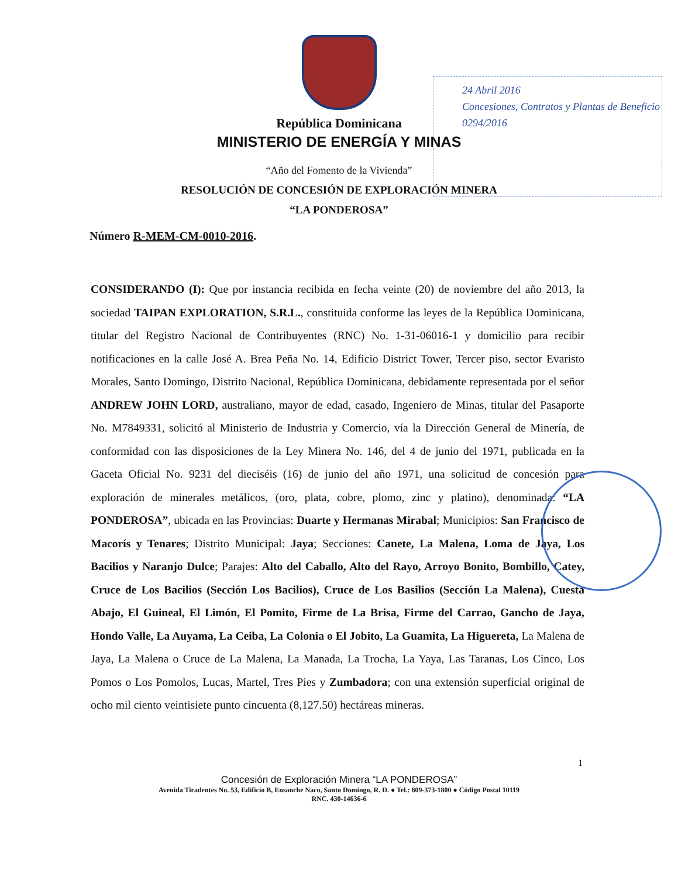República Dominicana
MINISTERIO DE ENERGÍA Y MINAS
“Año del Fomento de la Vivienda”
RESOLUCIÓN DE CONCESIÓN DE EXPLORACIÓN MINERA
“LA PONDEROSA”
24 Abril 2016
Concesiones, Contratos y Plantas de Beneficio
0294/2016
Número R-MEM-CM-0010-2016.
CONSIDERANDO (I): Que por instancia recibida en fecha veinte (20) de noviembre del año 2013, la sociedad TAIPAN EXPLORATION, S.R.L., constituida conforme las leyes de la República Dominicana, titular del Registro Nacional de Contribuyentes (RNC) No. 1-31-06016-1 y domicilio para recibir notificaciones en la calle José A. Brea Peña No. 14, Edificio District Tower, Tercer piso, sector Evaristo Morales, Santo Domingo, Distrito Nacional, República Dominicana, debidamente representada por el señor ANDREW JOHN LORD, australiano, mayor de edad, casado, Ingeniero de Minas, titular del Pasaporte No. M7849331, solicitó al Ministerio de Industria y Comercio, vía la Dirección General de Minería, de conformidad con las disposiciones de la Ley Minera No. 146, del 4 de junio del 1971, publicada en la Gaceta Oficial No. 9231 del dieciséis (16) de junio del año 1971, una solicitud de concesión para exploración de minerales metálicos, (oro, plata, cobre, plomo, zinc y platino), denominada: “LA PONDEROSA”, ubicada en las Provincias: Duarte y Hermanas Mirabal; Municipios: San Francisco de Macorís y Tenares; Distrito Municipal: Jaya; Secciones: Canete, La Malena, Loma de Jaya, Los Bacilios y Naranjo Dulce; Parajes: Alto del Caballo, Alto del Rayo, Arroyo Bonito, Bombillo, Catey, Cruce de Los Bacilios (Sección Los Bacilios), Cruce de Los Basilios (Sección La Malena), Cuesta Abajo, El Guineal, El Limón, El Pomito, Firme de La Brisa, Firme del Carrao, Gancho de Jaya, Hondo Valle, La Auyama, La Ceiba, La Colonia o El Jobito, La Guamita, La Higuereta, La Malena de Jaya, La Malena o Cruce de La Malena, La Manada, La Trocha, La Yaya, Las Taranas, Los Cinco, Los Pomos o Los Pomolos, Lucas, Martel, Tres Pies y Zumbadora; con una extensión superficial original de ocho mil ciento veintisiete punto cincuenta (8,127.50) hectáreas mineras.
1
Concesión de Exploración Minera “LA PONDEROSA”
Avenida Tiradentes No. 53, Edificio B, Ensanche Naco, Santo Domingo, R. D. ● Tel.: 809-373-1800 ● Código Postal 10119
RNC. 430-14636-6